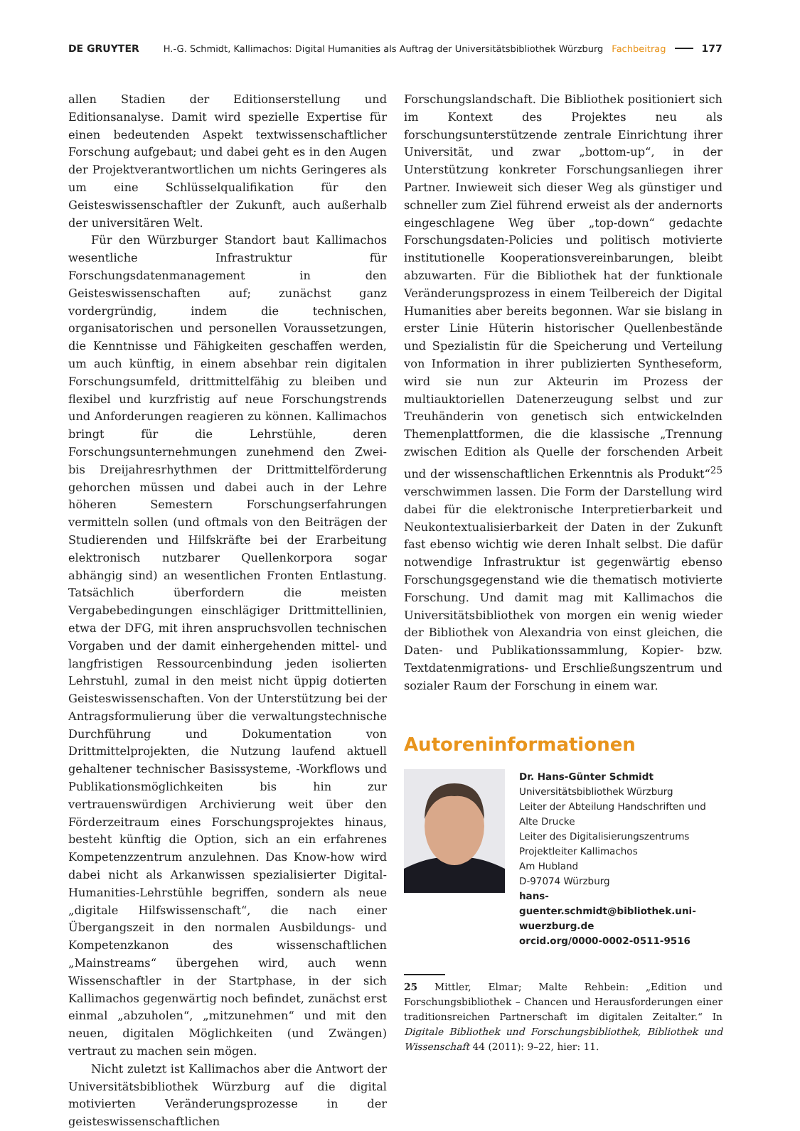DE GRUYTER H.-G. Schmidt, Kallimachos: Digital Humanities als Auftrag der Universitätsbibliothek Würzburg Fachbeitrag 177
allen Stadien der Editionserstellung und Editionsanalyse. Damit wird spezielle Expertise für einen bedeutenden Aspekt textwissenschaftlicher Forschung aufgebaut; und dabei geht es in den Augen der Projektverantwortlichen um nichts Geringeres als um eine Schlüsselqualifikation für den Geisteswissenschaftler der Zukunft, auch außerhalb der universitären Welt.
Für den Würzburger Standort baut Kallimachos wesentliche Infrastruktur für Forschungsdatenmanagement in den Geisteswissenschaften auf; zunächst ganz vordergründig, indem die technischen, organisatorischen und personellen Voraussetzungen, die Kenntnisse und Fähigkeiten geschaffen werden, um auch künftig, in einem absehbar rein digitalen Forschungsumfeld, drittmittelfähig zu bleiben und flexibel und kurzfristig auf neue Forschungstrends und Anforderungen reagieren zu können. Kallimachos bringt für die Lehrstühle, deren Forschungsunternehmungen zunehmend den Zwei- bis Dreijahresrhythmen der Drittmittelförderung gehorchen müssen und dabei auch in der Lehre höheren Semestern Forschungserfahrungen vermitteln sollen (und oftmals von den Beiträgen der Studierenden und Hilfskräfte bei der Erarbeitung elektronisch nutzbarer Quellenkorpora sogar abhängig sind) an wesentlichen Fronten Entlastung. Tatsächlich überfordern die meisten Vergabebedingungen einschlägiger Drittmittellinien, etwa der DFG, mit ihren anspruchsvollen technischen Vorgaben und der damit einhergehenden mittel- und langfristigen Ressourcenbindung jeden isolierten Lehrstuhl, zumal in den meist nicht üppig dotierten Geisteswissenschaften. Von der Unterstützung bei der Antragsformulierung über die verwaltungstechnische Durchführung und Dokumentation von Drittmittelprojekten, die Nutzung laufend aktuell gehaltener technischer Basissysteme, -Workflows und Publikationsmöglichkeiten bis hin zur vertrauenswürdigen Archivierung weit über den Förderzeitraum eines Forschungsprojektes hinaus, besteht künftig die Option, sich an ein erfahrenes Kompetenzzentrum anzulehnen. Das Know-how wird dabei nicht als Arkanwissen spezialisierter Digital-Humanities-Lehrstühle begriffen, sondern als neue „digitale Hilfswissenschaft“, die nach einer Übergangszeit in den normalen Ausbildungs- und Kompetenzkanon des wissenschaftlichen „Mainstreams“ übergehen wird, auch wenn Wissenschaftler in der Startphase, in der sich Kallimachos gegenwärtig noch befindet, zunächst erst einmal „abzuholen“, „mitzunehmen“ und mit den neuen, digitalen Möglichkeiten (und Zwängen) vertraut zu machen sein mögen.
Nicht zuletzt ist Kallimachos aber die Antwort der Universitätsbibliothek Würzburg auf die digital motivierten Veränderungsprozesse in der geisteswissenschaftlichen
Forschungslandschaft. Die Bibliothek positioniert sich im Kontext des Projektes neu als forschungsunterstützende zentrale Einrichtung ihrer Universität, und zwar „bottom-up“, in der Unterstützung konkreter Forschungsanliegen ihrer Partner. Inwieweit sich dieser Weg als günstiger und schneller zum Ziel führend erweist als der andernorts eingeschlagene Weg über „top-down“ gedachte Forschungsdaten-Policies und politisch motivierte institutionelle Kooperationsvereinbarungen, bleibt abzuwarten. Für die Bibliothek hat der funktionale Veränderungsprozess in einem Teilbereich der Digital Humanities aber bereits begonnen. War sie bislang in erster Linie Hüterin historischer Quellenbestände und Spezialistin für die Speicherung und Verteilung von Information in ihrer publizierten Syntheseform, wird sie nun zur Akteurin im Prozess der multiauktoriellen Datenerzeugung selbst und zur Treuhänderin von genetisch sich entwickelnden Themenplattformen, die die klassische „Trennung zwischen Edition als Quelle der forschenden Arbeit und der wissenschaftlichen Erkenntnis als Produkt“<sup>25</sup> verschwimmen lassen. Die Form der Darstellung wird dabei für die elektronische Interpretierbarkeit und Neukontextualisierbarkeit der Daten in der Zukunft fast ebenso wichtig wie deren Inhalt selbst. Die dafür notwendige Infrastruktur ist gegenwärtig ebenso Forschungsgegenstand wie die thematisch motivierte Forschung. Und damit mag mit Kallimachos die Universitätsbibliothek von morgen ein wenig wieder der Bibliothek von Alexandria von einst gleichen, die Daten- und Publikationssammlung, Kopier- bzw. Textdatenmigrations- und Erschließungszentrum und sozialer Raum der Forschung in einem war.
Autoreninformationen
Dr. Hans-Günter Schmidt
Universitätsbibliothek Würzburg
Leiter der Abteilung Handschriften und Alte Drucke
Leiter des Digitalisierungszentrums
Projektleiter Kallimachos
Am Hubland
D-97074 Würzburg
hans-guenter.schmidt@bibliothek.uni-wuerzburg.de
orcid.org/0000-0002-0511-9516
25 Mittler, Elmar; Malte Rehbein: „Edition und Forschungsbibliothek – Chancen und Herausforderungen einer traditionsreichen Partnerschaft im digitalen Zeitalter.“ In Digitale Bibliothek und Forschungsbibliothek, Bibliothek und Wissenschaft 44 (2011): 9–22, hier: 11.